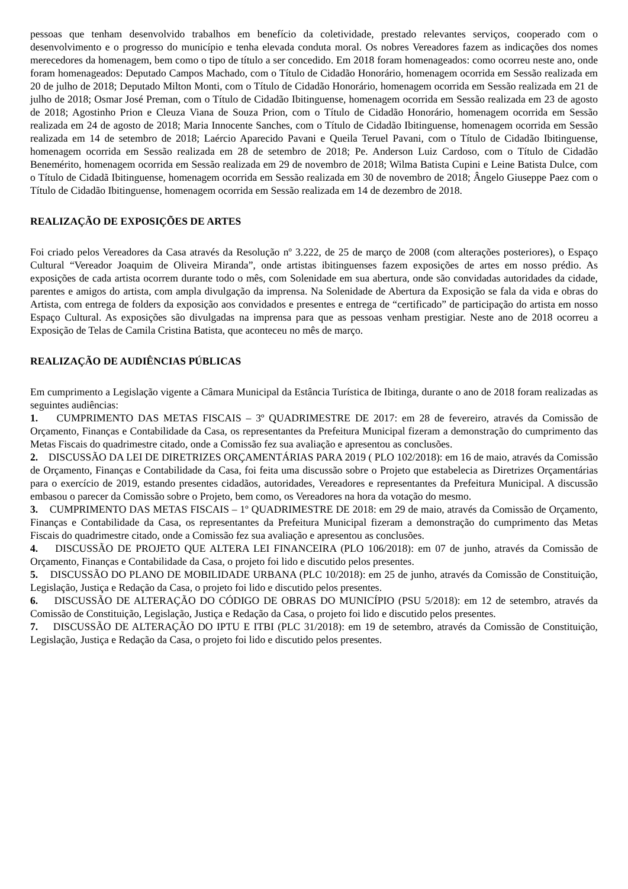pessoas que tenham desenvolvido trabalhos em benefício da coletividade, prestado relevantes serviços, cooperado com o desenvolvimento e o progresso do município e tenha elevada conduta moral. Os nobres Vereadores fazem as indicações dos nomes merecedores da homenagem, bem como o tipo de título a ser concedido. Em 2018 foram homenageados: como ocorreu neste ano, onde foram homenageados: Deputado Campos Machado, com o Título de Cidadão Honorário, homenagem ocorrida em Sessão realizada em 20 de julho de 2018; Deputado Milton Monti, com o Título de Cidadão Honorário, homenagem ocorrida em Sessão realizada em 21 de julho de 2018; Osmar José Preman, com o Título de Cidadão Ibitinguense, homenagem ocorrida em Sessão realizada em 23 de agosto de 2018; Agostinho Prion e Cleuza Viana de Souza Prion, com o Título de Cidadão Honorário, homenagem ocorrida em Sessão realizada em 24 de agosto de 2018; Maria Innocente Sanches, com o Título de Cidadão Ibitinguense, homenagem ocorrida em Sessão realizada em 14 de setembro de 2018; Laércio Aparecido Pavani e Queila Teruel Pavani, com o Título de Cidadão Ibitinguense, homenagem ocorrida em Sessão realizada em 28 de setembro de 2018; Pe. Anderson Luiz Cardoso, com o Título de Cidadão Benemérito, homenagem ocorrida em Sessão realizada em 29 de novembro de 2018; Wilma Batista Cupini e Leine Batista Dulce, com o Título de Cidadã Ibitinguense, homenagem ocorrida em Sessão realizada em 30 de novembro de 2018; Ângelo Giuseppe Paez com o Título de Cidadão Ibitinguense, homenagem ocorrida em Sessão realizada em 14 de dezembro de 2018.
REALIZAÇÃO DE EXPOSIÇÕES DE ARTES
Foi criado pelos Vereadores da Casa através da Resolução nº 3.222, de 25 de março de 2008 (com alterações posteriores), o Espaço Cultural “Vereador Joaquim de Oliveira Miranda”, onde artistas ibitinguenses fazem exposições de artes em nosso prédio. As exposições de cada artista ocorrem durante todo o mês, com Solenidade em sua abertura, onde são convidadas autoridades da cidade, parentes e amigos do artista, com ampla divulgação da imprensa. Na Solenidade de Abertura da Exposição se fala da vida e obras do Artista, com entrega de folders da exposição aos convidados e presentes e entrega de “certificado” de participação do artista em nosso Espaço Cultural. As exposições são divulgadas na imprensa para que as pessoas venham prestigiar. Neste ano de 2018 ocorreu a Exposição de Telas de Camila Cristina Batista, que aconteceu no mês de março.
REALIZAÇÃO DE AUDIÊNCIAS PÚBLICAS
Em cumprimento a Legislação vigente a Câmara Municipal da Estância Turística de Ibitinga, durante o ano de 2018 foram realizadas as seguintes audiências:
1. CUMPRIMENTO DAS METAS FISCAIS – 3º QUADRIMESTRE DE 2017: em 28 de fevereiro, através da Comissão de Orçamento, Finanças e Contabilidade da Casa, os representantes da Prefeitura Municipal fizeram a demonstração do cumprimento das Metas Fiscais do quadrimestre citado, onde a Comissão fez sua avaliação e apresentou as conclusões.
2. DISCUSSÃO DA LEI DE DIRETRIZES ORÇAMENTÁRIAS PARA 2019 ( PLO 102/2018): em 16 de maio, através da Comissão de Orçamento, Finanças e Contabilidade da Casa, foi feita uma discussão sobre o Projeto que estabelecia as Diretrizes Orçamentárias para o exercício de 2019, estando presentes cidadãos, autoridades, Vereadores e representantes da Prefeitura Municipal. A discussão embasou o parecer da Comissão sobre o Projeto, bem como, os Vereadores na hora da votação do mesmo.
3. CUMPRIMENTO DAS METAS FISCAIS – 1º QUADRIMESTRE DE 2018: em 29 de maio, através da Comissão de Orçamento, Finanças e Contabilidade da Casa, os representantes da Prefeitura Municipal fizeram a demonstração do cumprimento das Metas Fiscais do quadrimestre citado, onde a Comissão fez sua avaliação e apresentou as conclusões.
4. DISCUSSÃO DE PROJETO QUE ALTERA LEI FINANCEIRA (PLO 106/2018): em 07 de junho, através da Comissão de Orçamento, Finanças e Contabilidade da Casa, o projeto foi lido e discutido pelos presentes.
5. DISCUSSÃO DO PLANO DE MOBILIDADE URBANA (PLC 10/2018): em 25 de junho, através da Comissão de Constituição, Legislação, Justiça e Redação da Casa, o projeto foi lido e discutido pelos presentes.
6. DISCUSSÃO DE ALTERAÇÃO DO CÓDIGO DE OBRAS DO MUNICÍPIO (PSU 5/2018): em 12 de setembro, através da Comissão de Constituição, Legislação, Justiça e Redação da Casa, o projeto foi lido e discutido pelos presentes.
7. DISCUSSÃO DE ALTERAÇÃO DO IPTU E ITBI (PLC 31/2018): em 19 de setembro, através da Comissão de Constituição, Legislação, Justiça e Redação da Casa, o projeto foi lido e discutido pelos presentes.